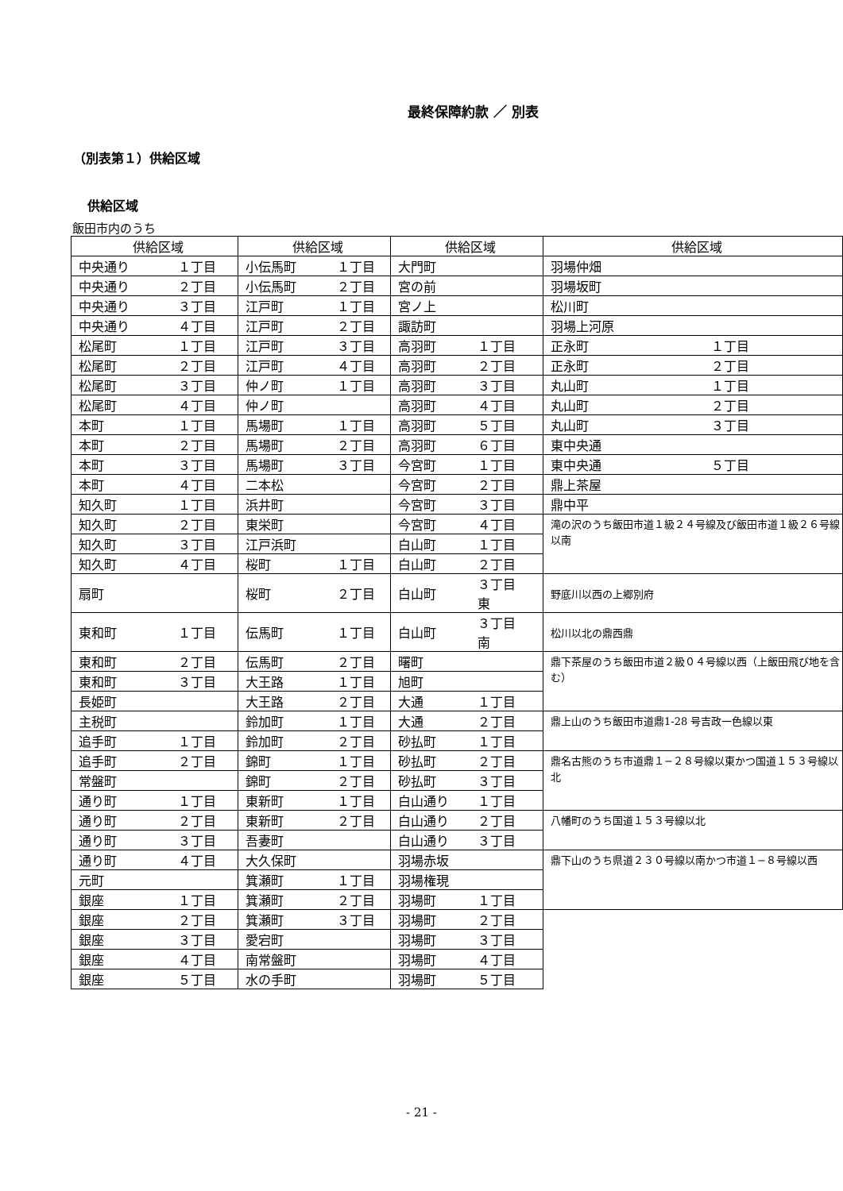最終保障約款 ／ 別表
（別表第１）供給区域
供給区域
飯田市内のうち
| 供給区域 | | 供給区域 | | 供給区域 | | 供給区域 | |
| --- | --- | --- | --- | --- | --- | --- | --- |
| 中央通り | １丁目 | 小伝馬町 | １丁目 | 大門町 | | 羽場仲畑 | |
| 中央通り | ２丁目 | 小伝馬町 | ２丁目 | 宮の前 | | 羽場坂町 | |
| 中央通り | ３丁目 | 江戸町 | １丁目 | 宮ノ上 | | 松川町 | |
| 中央通り | ４丁目 | 江戸町 | ２丁目 | 諏訪町 | | 羽場上河原 | |
| 松尾町 | １丁目 | 江戸町 | ３丁目 | 高羽町 | １丁目 | 正永町 | １丁目 |
| 松尾町 | ２丁目 | 江戸町 | ４丁目 | 高羽町 | ２丁目 | 正永町 | ２丁目 |
| 松尾町 | ３丁目 | 仲ノ町 | １丁目 | 高羽町 | ３丁目 | 丸山町 | １丁目 |
| 松尾町 | ４丁目 | 仲ノ町 | | 高羽町 | ４丁目 | 丸山町 | ２丁目 |
| 本町 | １丁目 | 馬場町 | １丁目 | 高羽町 | ５丁目 | 丸山町 | ３丁目 |
| 本町 | ２丁目 | 馬場町 | ２丁目 | 高羽町 | ６丁目 | 東中央通 | |
| 本町 | ３丁目 | 馬場町 | ３丁目 | 今宮町 | １丁目 | 東中央通 | ５丁目 |
| 本町 | ４丁目 | 二本松 | | 今宮町 | ２丁目 | 鼎上茶屋 | |
| 知久町 | １丁目 | 浜井町 | | 今宮町 | ３丁目 | 鼎中平 | |
| 知久町 | ２丁目 | 東栄町 | | 今宮町 | ４丁目 | 滝の沢のうち飯田市道１級２４号線及び飯田市道１級２６号線以南 | |
| 知久町 | ３丁目 | 江戸浜町 | | 白山町 | １丁目 | | |
| 知久町 | ４丁目 | 桜町 | １丁目 | 白山町 | ２丁目 | | |
| 扇町 | | 桜町 | ２丁目 | 白山町 | ３丁目 東 | 野底川以西の上郷別府 | |
| 東和町 | １丁目 | 伝馬町 | １丁目 | 白山町 | ３丁目 南 | 松川以北の鼎西鼎 | |
| 東和町 | ２丁目 | 伝馬町 | ２丁目 | 曙町 | | 鼎下茶屋のうち飯田市道２級０４号線以西（上飯田飛び地を含む） | |
| 東和町 | ３丁目 | 大王路 | １丁目 | 旭町 | | | |
| 長姫町 | | 大王路 | ２丁目 | 大通 | １丁目 | | |
| 主税町 | | 鈴加町 | １丁目 | 大通 | ２丁目 | 鼎上山のうち飯田市道鼎1-28 号吉政一色線以東 | |
| 追手町 | １丁目 | 鈴加町 | ２丁目 | 砂払町 | １丁目 | | |
| 追手町 | ２丁目 | 錦町 | １丁目 | 砂払町 | ２丁目 | 鼎名古熊のうち市道鼎１−２８号線以東かつ国道１５３号線以北 | |
| 常盤町 | | 錦町 | ２丁目 | 砂払町 | ３丁目 | | |
| 通り町 | １丁目 | 東新町 | １丁目 | 白山通り | １丁目 | | |
| 通り町 | ２丁目 | 東新町 | ２丁目 | 白山通り | ２丁目 | 八幡町のうち国道１５３号線以北 | |
| 通り町 | ３丁目 | 吾妻町 | | 白山通り | ３丁目 | | |
| 通り町 | ４丁目 | 大久保町 | | 羽場赤坂 | | 鼎下山のうち県道２３０号線以南かつ市道１−８号線以西 | |
| 元町 | | 箕瀬町 | １丁目 | 羽場権現 | | | |
| 銀座 | １丁目 | 箕瀬町 | ２丁目 | 羽場町 | １丁目 | | |
| 銀座 | ２丁目 | 箕瀬町 | ３丁目 | 羽場町 | ２丁目 | | |
| 銀座 | ３丁目 | 愛宕町 | | 羽場町 | ３丁目 | | |
| 銀座 | ４丁目 | 南常盤町 | | 羽場町 | ４丁目 | | |
| 銀座 | ５丁目 | 水の手町 | | 羽場町 | ５丁目 | | |
- 21 -